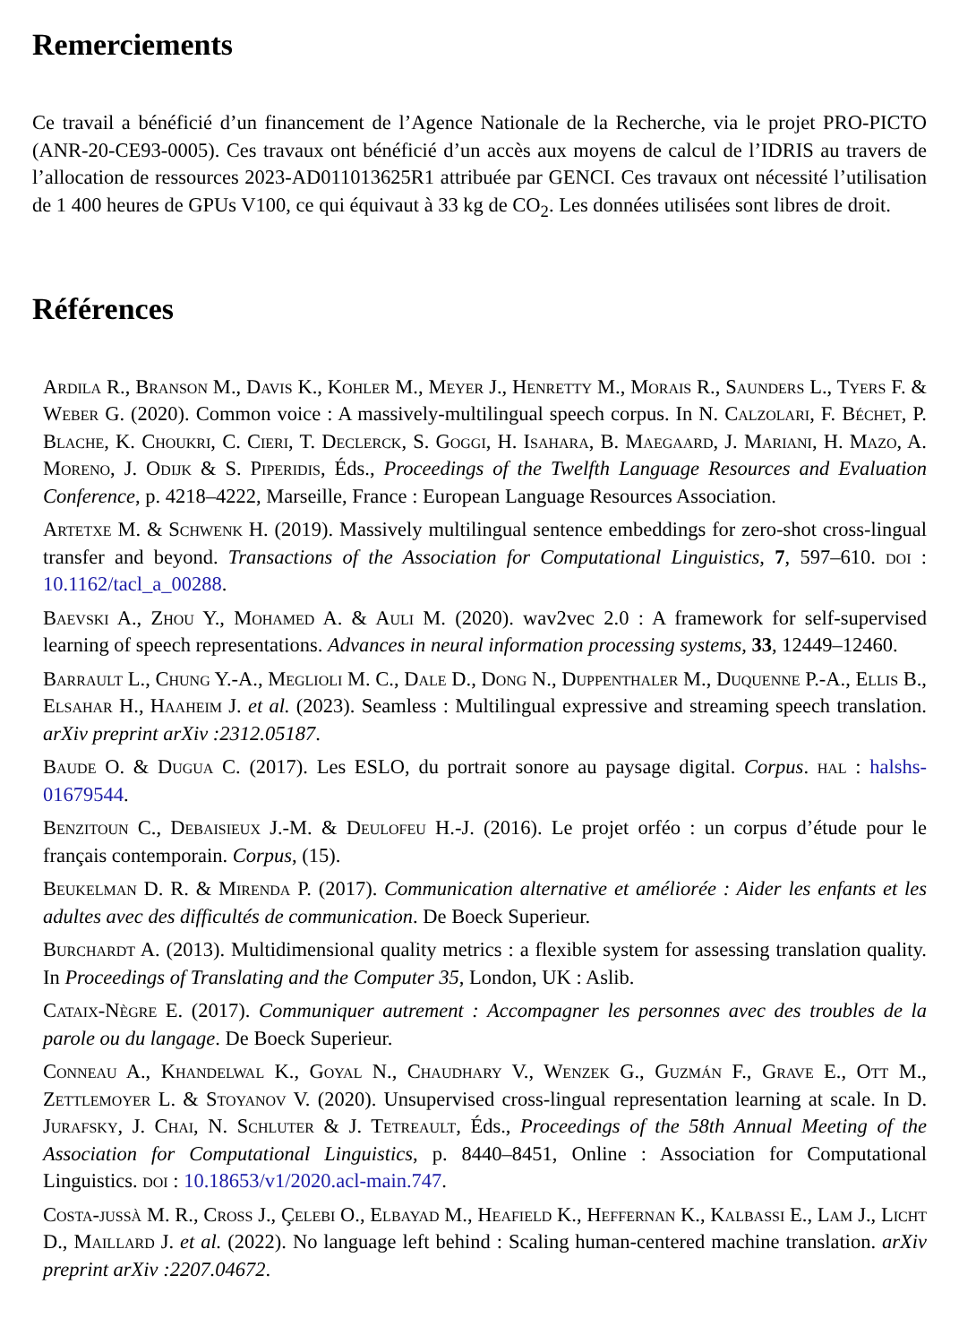Remerciements
Ce travail a bénéficié d’un financement de l’Agence Nationale de la Recherche, via le projet PRO-PICTO (ANR-20-CE93-0005). Ces travaux ont bénéficié d’un accès aux moyens de calcul de l’IDRIS au travers de l’allocation de ressources 2023-AD011013625R1 attribuée par GENCI. Ces travaux ont nécessité l’utilisation de 1 400 heures de GPUs V100, ce qui équivaut à 33 kg de CO<sub>2</sub>. Les données utilisées sont libres de droit.
Références
Ardila R., Branson M., Davis K., Kohler M., Meyer J., Henretty M., Morais R., Saunders L., Tyers F. & Weber G. (2020). Common voice : A massively-multilingual speech corpus. In N. Calzolari, F. Béchet, P. Blache, K. Choukri, C. Cieri, T. Declerck, S. Goggi, H. Isahara, B. Maegaard, J. Mariani, H. Mazo, A. Moreno, J. Odijk & S. Piperidis, Éds., Proceedings of the Twelfth Language Resources and Evaluation Conference, p. 4218–4222, Marseille, France : European Language Resources Association.
Artetxe M. & Schwenk H. (2019). Massively multilingual sentence embeddings for zero-shot cross-lingual transfer and beyond. Transactions of the Association for Computational Linguistics, 7, 597–610. doi : 10.1162/tacl_a_00288.
Baevski A., Zhou Y., Mohamed A. & Auli M. (2020). wav2vec 2.0 : A framework for self-supervised learning of speech representations. Advances in neural information processing systems, 33, 12449–12460.
Barrault L., Chung Y.-A., Meglioli M. C., Dale D., Dong N., Duppenthaler M., Duquenne P.-A., Ellis B., Elsahar H., Haaheim J. et al. (2023). Seamless : Multilingual expressive and streaming speech translation. arXiv preprint arXiv :2312.05187.
Baude O. & Dugua C. (2017). Les ESLO, du portrait sonore au paysage digital. Corpus. hal : halshs-01679544.
Benzitoun C., Debaisieux J.-M. & Deulofeu H.-J. (2016). Le projet orféo : un corpus d’étude pour le français contemporain. Corpus, (15).
Beukelman D. R. & Mirenda P. (2017). Communication alternative et améliorée : Aider les enfants et les adultes avec des difficultés de communication. De Boeck Superieur.
Burchardt A. (2013). Multidimensional quality metrics : a flexible system for assessing translation quality. In Proceedings of Translating and the Computer 35, London, UK : Aslib.
Cataix-Nègre E. (2017). Communiquer autrement : Accompagner les personnes avec des troubles de la parole ou du langage. De Boeck Superieur.
Conneau A., Khandelwal K., Goyal N., Chaudhary V., Wenzek G., Guzmán F., Grave E., Ott M., Zettlemoyer L. & Stoyanov V. (2020). Unsupervised cross-lingual representation learning at scale. In D. Jurafsky, J. Chai, N. Schluter & J. Tetreault, Éds., Proceedings of the 58th Annual Meeting of the Association for Computational Linguistics, p. 8440–8451, Online : Association for Computational Linguistics. doi : 10.18653/v1/2020.acl-main.747.
Costa-jussà M. R., Cross J., Çelebi O., Elbayad M., Heafield K., Heffernan K., Kalbassi E., Lam J., Licht D., Maillard J. et al. (2022). No language left behind : Scaling human-centered machine translation. arXiv preprint arXiv :2207.04672.